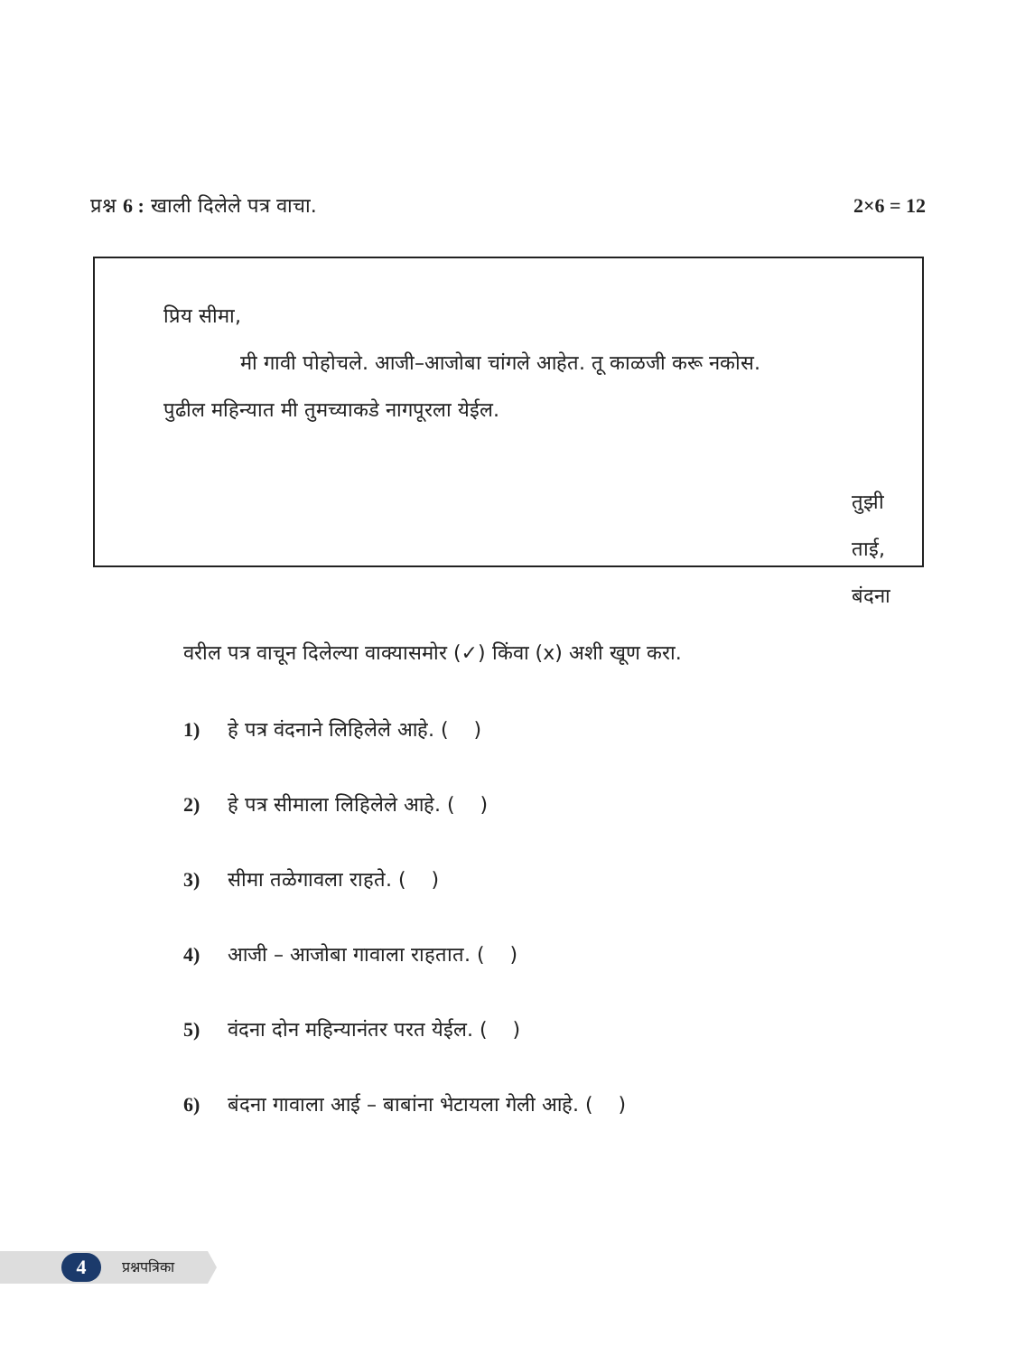प्रश्न 6 : खाली दिलेले पत्र वाचा. 2×6 = 12
प्रिय सीमा,
मी गावी पोहोचले. आजी–आजोबा चांगले आहेत. तू काळजी करू नकोस.
पुढील महिन्यात मी तुमच्याकडे नागपूरला येईल.
तुझी ताई,
बंदना
वरील पत्र वाचून दिलेल्या वाक्यासमोर (✓) किंवा (x) अशी खूण करा.
1) हे पत्र वंदनाने लिहिलेले आहे. ( )
2) हे पत्र सीमाला लिहिलेले आहे. ( )
3) सीमा तळेगावला राहते. ( )
4) आजी – आजोबा गावाला राहतात. ( )
5) वंदना दोन महिन्यानंतर परत येईल. ( )
6) बंदना गावाला आई – बाबांना भेटायला गेली आहे. ( )
4 प्रश्नपत्रिका